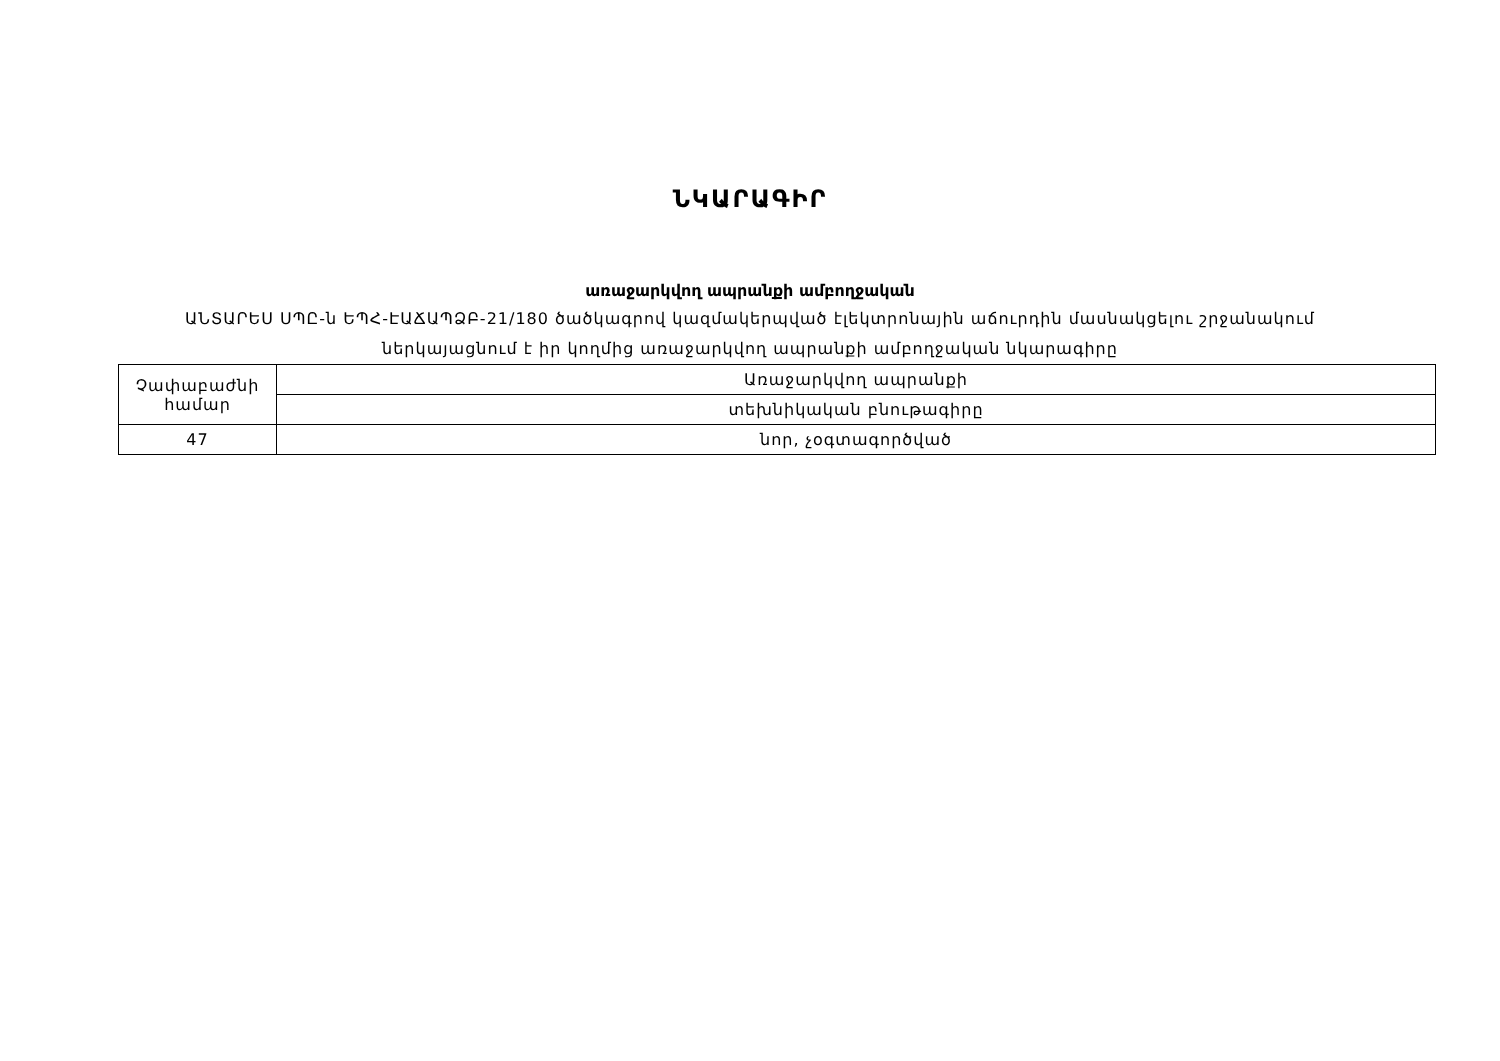ՆԿԱՐԱԳԻՐ
առաջարկվող ապրանքի ամբողջական
ԱՆՏԱՐԵՍ ՍՊԸ-ն ԵՊՀ-ԷԱՃԱՊՁԲ-21/180 ծածկագրով կազմակերպված էլեկտրոնային աճուրդին մասնակցելու շրջանակում
ներկայացնում է իր կողմից առաջարկվող ապրանքի ամբողջական նկարագիրը
| Չափաբաժնի համար | Առաջարկվող ապրանքի |
| | տեխնիկական բնութագիրը |
| 47 | նոր, չօգտագործված |